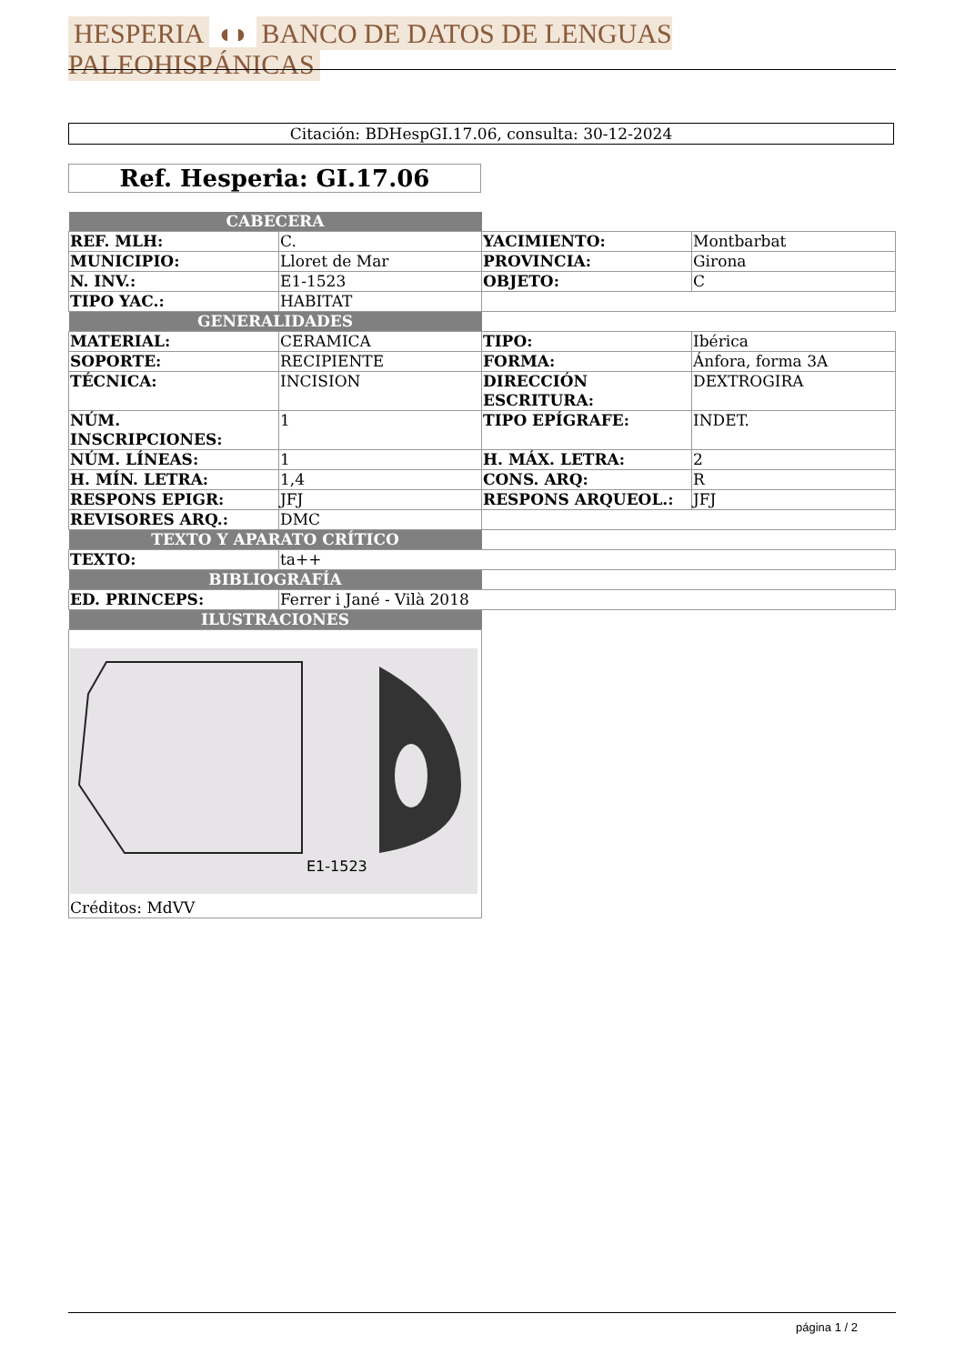HESPERIA ◖◗ BANCO DE DATOS DE LENGUAS PALEOHISPÁNICAS
Citación: BDHespGI.17.06, consulta: 30-12-2024
Ref. Hesperia: GI.17.06
| CABECERA | | | |
| REF. MLH: | C. | YACIMIENTO: | Montbarbat |
| MUNICIPIO: | Lloret de Mar | PROVINCIA: | Girona |
| N. INV.: | E1-1523 | OBJETO: | C |
| TIPO YAC.: | HABITAT | | |
| GENERALIDADES | | | |
| MATERIAL: | CERAMICA | TIPO: | Ibérica |
| SOPORTE: | RECIPIENTE | FORMA: | Ánfora, forma 3A |
| TÉCNICA: | INCISION | DIRECCIÓN ESCRITURA: | DEXTROGIRA |
| NÚM. INSCRIPCIONES: | 1 | TIPO EPÍGRAFE: | INDET. |
| NÚM. LÍNEAS: | 1 | H. MÁX. LETRA: | 2 |
| H. MÍN. LETRA: | 1,4 | CONS. ARQ: | R |
| RESPONS EPIGR: | JFJ | RESPONS ARQUEOL.: | JFJ |
| REVISORES ARQ.: | DMC | | |
| TEXTO Y APARATO CRÍTICO | | | |
| TEXTO: | ta++ | | |
| BIBLIOGRAFÍA | | | |
| ED. PRINCEPS: | Ferrer i Jané - Vilà 2018 | | |
| ILUSTRACIONES | | | |
| E1-1523 Créditos: MdVV | | | |
página 1 / 2